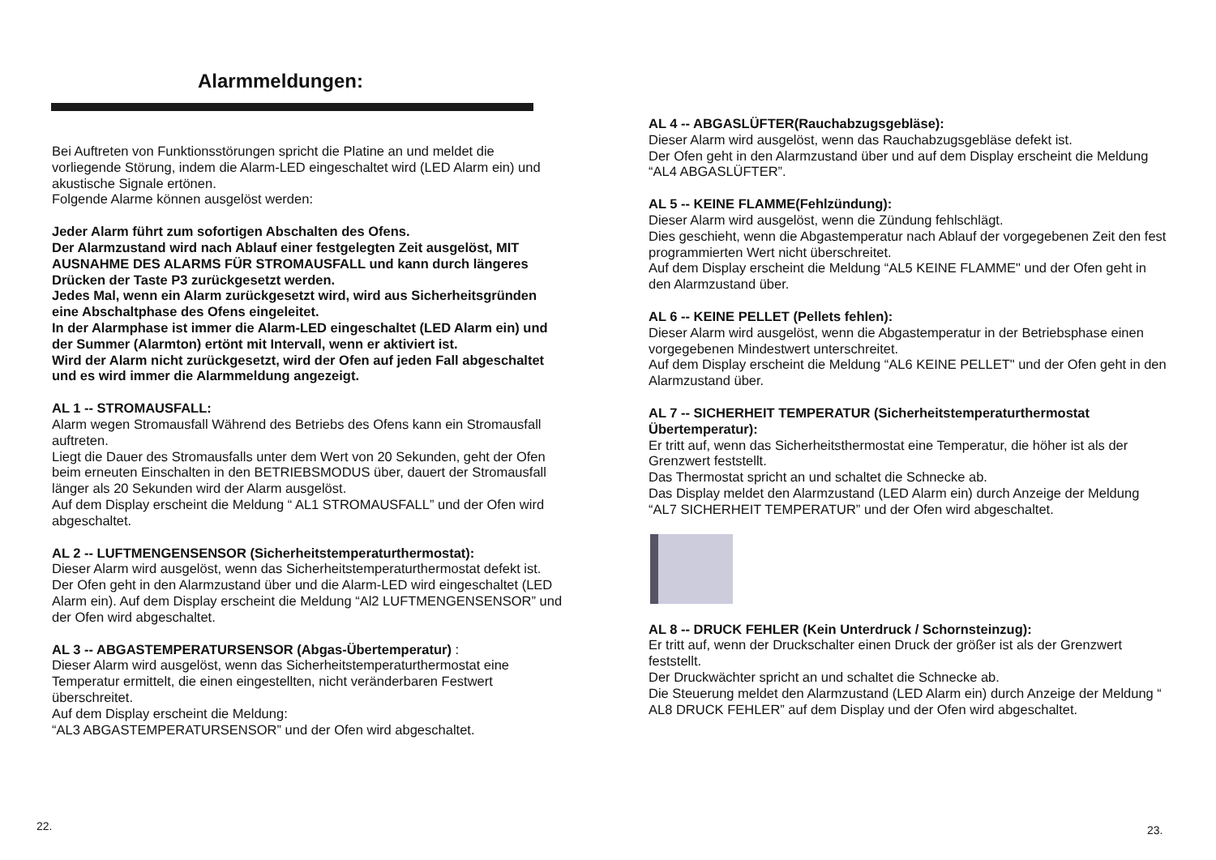Alarmmeldungen:
Bei Auftreten von Funktionsstörungen spricht die Platine an und meldet die vorliegende Störung, indem die Alarm-LED eingeschaltet wird (LED Alarm ein) und akustische Signale ertönen.
Folgende Alarme können ausgelöst werden:
Jeder Alarm führt zum sofortigen Abschalten des Ofens.
Der Alarmzustand wird nach Ablauf einer festgelegten Zeit ausgelöst, MIT AUSNAHME DES ALARMS FÜR STROMAUSFALL und kann durch längeres Drücken der Taste P3 zurückgesetzt werden.
Jedes Mal, wenn ein Alarm zurückgesetzt wird, wird aus Sicherheitsgründen eine Abschaltphase des Ofens eingeleitet.
In der Alarmphase ist immer die Alarm-LED eingeschaltet (LED Alarm ein) und der Summer (Alarmton) ertönt mit Intervall, wenn er aktiviert ist.
Wird der Alarm nicht zurückgesetzt, wird der Ofen auf jeden Fall abgeschaltet und es wird immer die Alarmmeldung angezeigt.
AL 1 -- STROMAUSFALL:
Alarm wegen Stromausfall Während des Betriebs des Ofens kann ein Stromausfall auftreten.
Liegt die Dauer des Stromausfalls unter dem Wert von 20 Sekunden, geht der Ofen beim erneuten Einschalten in den BETRIEBSMODUS über, dauert der Stromausfall länger als 20 Sekunden wird der Alarm ausgelöst.
Auf dem Display erscheint die Meldung “ AL1 STROMAUSFALL” und der Ofen wird abgeschaltet.
AL 2 -- LUFTMENGENSENSOR (Sicherheitstemperaturthermostat):
Dieser Alarm wird ausgelöst, wenn das Sicherheitstemperaturthermostat defekt ist.
Der Ofen geht in den Alarmzustand über und die Alarm-LED wird eingeschaltet (LED Alarm ein). Auf dem Display erscheint die Meldung “Al2 LUFTMENGENSENSOR” und der Ofen wird abgeschaltet.
AL 3 -- ABGASTEMPERATURSENSOR (Abgas-Übertemperatur) :
Dieser Alarm wird ausgelöst, wenn das Sicherheitstemperaturthermostat eine Temperatur ermittelt, die einen eingestellten, nicht veränderbaren Festwert überschreitet.
Auf dem Display erscheint die Meldung:
“AL3 ABGASTEMPERATURSENSOR” und der Ofen wird abgeschaltet.
22.
AL 4 -- ABGASLÜFTER(Rauchabzugsgebläse):
Dieser Alarm wird ausgelöst, wenn das Rauchabzugsgebläse defekt ist.
Der Ofen geht in den Alarmzustand über und auf dem Display erscheint die Meldung “AL4 ABGASLÜFTER”.
AL 5 -- KEINE FLAMME(Fehlzündung):
Dieser Alarm wird ausgelöst, wenn die Zündung fehlschlägt.
Dies geschieht, wenn die Abgastemperatur nach Ablauf der vorgegebenen Zeit den fest programmierten Wert nicht überschreitet.
Auf dem Display erscheint die Meldung “AL5 KEINE FLAMME" und der Ofen geht in den Alarmzustand über.
AL 6 -- KEINE PELLET (Pellets fehlen):
Dieser Alarm wird ausgelöst, wenn die Abgastemperatur in der Betriebsphase einen vorgegebenen Mindestwert unterschreitet.
Auf dem Display erscheint die Meldung “AL6 KEINE PELLET" und der Ofen geht in den Alarmzustand über.
AL 7 -- SICHERHEIT TEMPERATUR (Sicherheitstemperaturthermostat Übertemperatur):
Er tritt auf, wenn das Sicherheitsthermostat eine Temperatur, die höher ist als der Grenzwert feststellt.
Das Thermostat spricht an und schaltet die Schnecke ab.
Das Display meldet den Alarmzustand (LED Alarm ein) durch Anzeige der Meldung “AL7 SICHERHEIT TEMPERATUR” und der Ofen wird abgeschaltet.
AL 8 -- DRUCK FEHLER (Kein Unterdruck / Schornsteinzug):
Er tritt auf, wenn der Druckschalter einen Druck der größer ist als der Grenzwert feststellt.
Der Druckwächter spricht an und schaltet die Schnecke ab.
Die Steuerung meldet den Alarmzustand (LED Alarm ein) durch Anzeige der Meldung “ AL8 DRUCK FEHLER” auf dem Display und der Ofen wird abgeschaltet.
23.